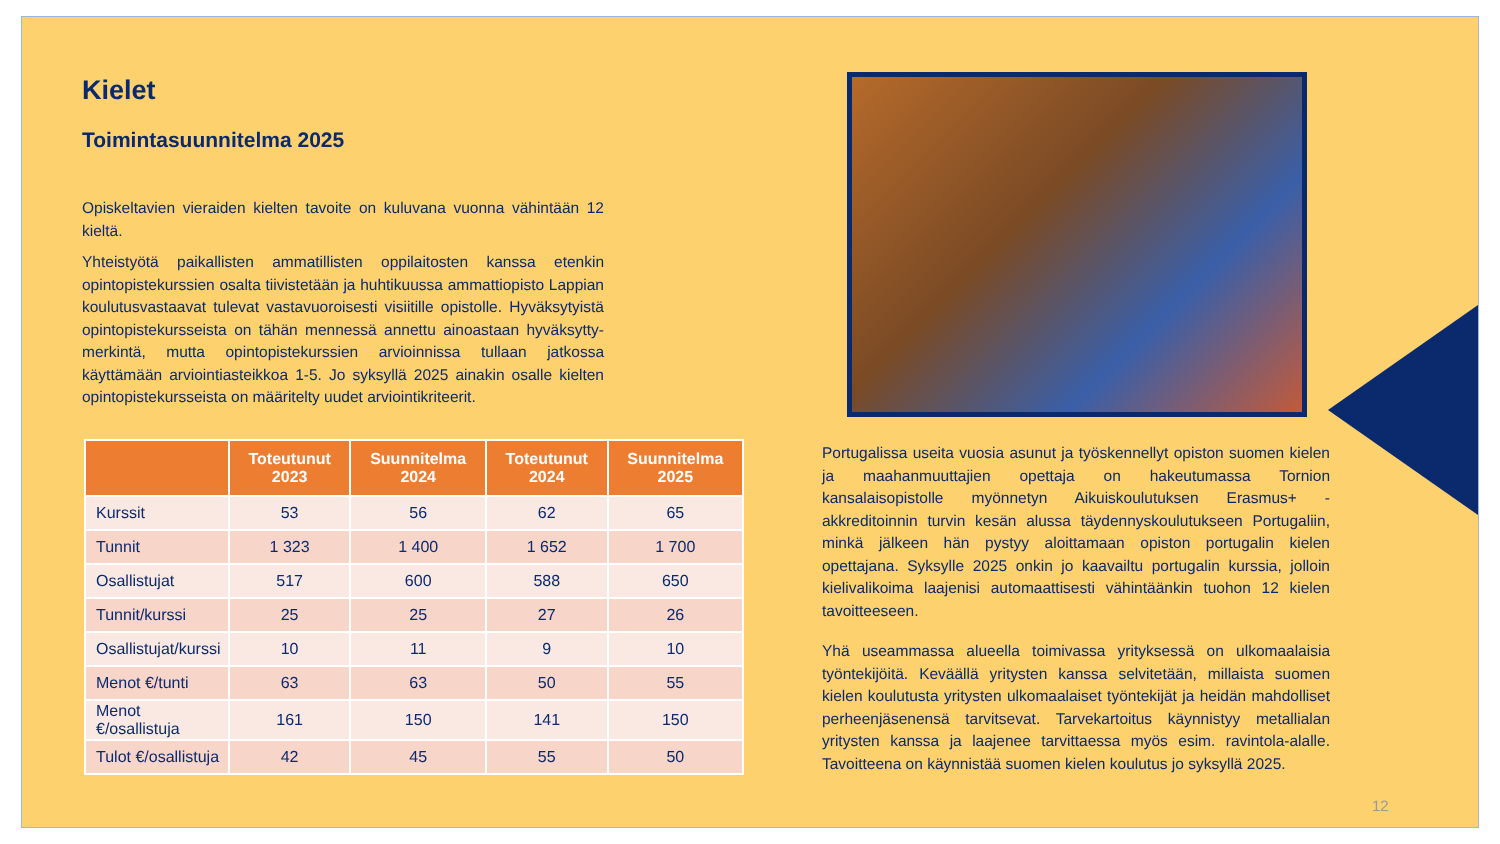Kielet
Toimintasuunnitelma 2025
Opiskeltavien vieraiden kielten tavoite on kuluvana vuonna vähintään 12 kieltä.
Yhteistyötä paikallisten ammatillisten oppilaitosten kanssa etenkin opintopistekurssien osalta tiivistetään ja huhtikuussa ammattiopisto Lappian koulutusvastaavat tulevat vastavuoroisesti visiitille opistolle. Hyväksytyistä opintopistekursseista on tähän mennessä annettu ainoastaan hyväksytty-merkintä, mutta opintopistekurssien arvioinnissa tullaan jatkossa käyttämään arviointiasteikkoa 1-5. Jo syksyllä 2025 ainakin osalle kielten opintopistekursseista on määritelty uudet arviointikriteerit.
| | Toteutunut 2023 | Suunnitelma 2024 | Toteutunut 2024 | Suunnitelma 2025 |
| --- | --- | --- | --- | --- |
| Kurssit | 53 | 56 | 62 | 65 |
| Tunnit | 1 323 | 1 400 | 1 652 | 1 700 |
| Osallistujat | 517 | 600 | 588 | 650 |
| Tunnit/kurssi | 25 | 25 | 27 | 26 |
| Osallistujat/kurssi | 10 | 11 | 9 | 10 |
| Menot €/tunti | 63 | 63 | 50 | 55 |
| Menot €/osallistuja | 161 | 150 | 141 | 150 |
| Tulot €/osallistuja | 42 | 45 | 55 | 50 |
Portugalissa useita vuosia asunut ja työskennellyt opiston suomen kielen ja maahanmuuttajien opettaja on hakeutumassa Tornion kansalaisopistolle myönnetyn Aikuiskoulutuksen Erasmus+ -akkreditoinnin turvin kesän alussa täydennyskoulutukseen Portugaliin, minkä jälkeen hän pystyy aloittamaan opiston portugalin kielen opettajana. Syksylle 2025 onkin jo kaavailtu portugalin kurssia, jolloin kielivalikoima laajenisi automaattisesti vähintäänkin tuohon 12 kielen tavoitteeseen.
Yhä useammassa alueella toimivassa yrityksessä on ulkomaalaisia työntekijöitä. Keväällä yritysten kanssa selvitetään, millaista suomen kielen koulutusta yritysten ulkomaalaiset työntekijät ja heidän mahdolliset perheenjäsenensä tarvitsevat. Tarvekartoitus käynnistyy metallialan yritysten kanssa ja laajenee tarvittaessa myös esim. ravintola-alalle. Tavoitteena on käynnistää suomen kielen koulutus jo syksyllä 2025.
12